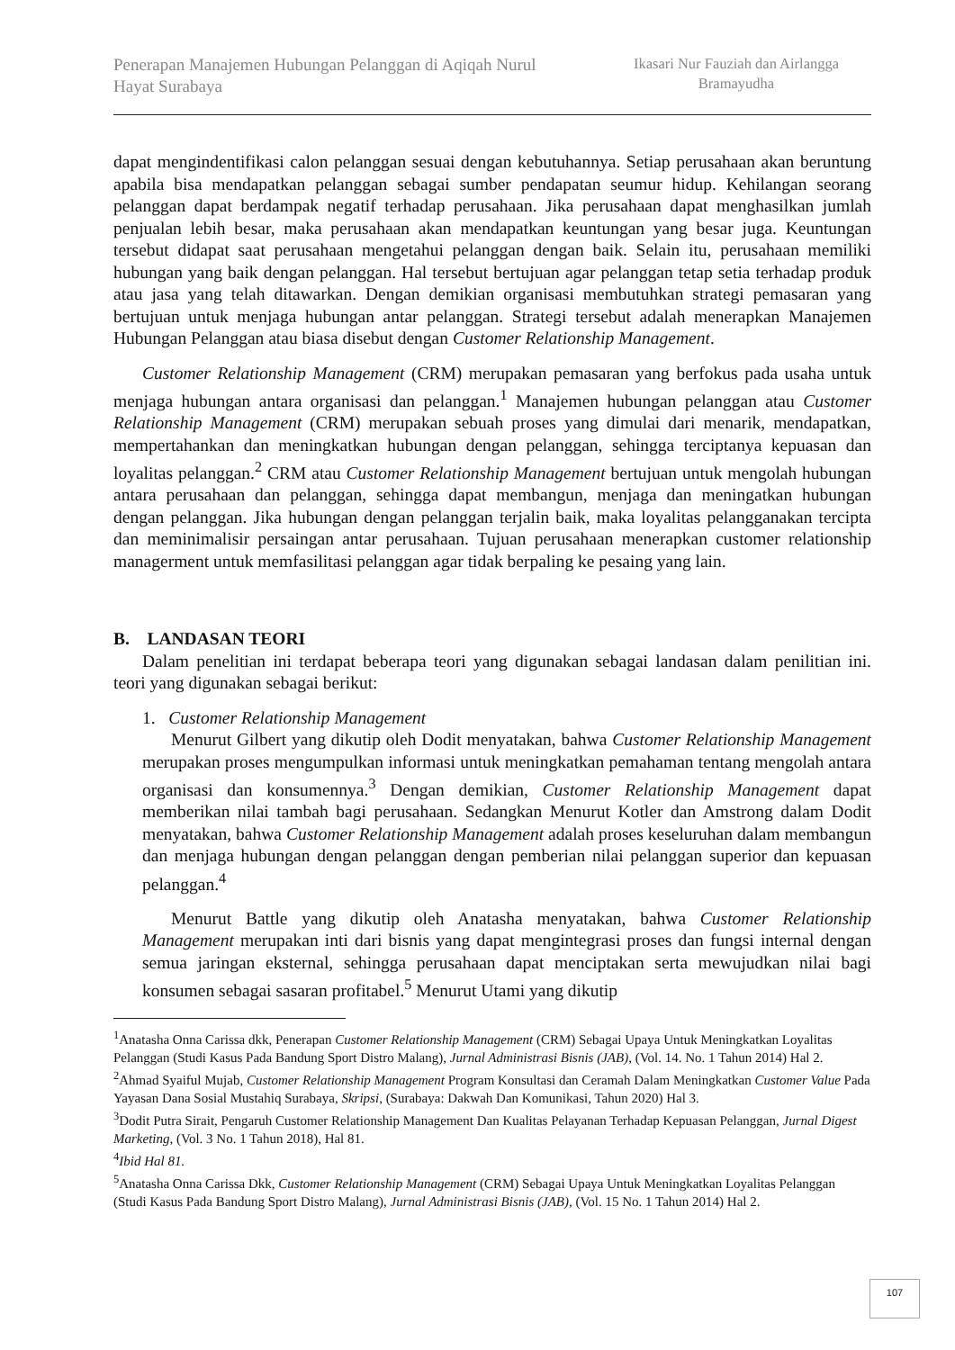Penerapan Manajemen Hubungan Pelanggan di Aqiqah Nurul Hayat Surabaya
Ikasari Nur Fauziah dan Airlangga Bramayudha
dapat mengindentifikasi calon pelanggan sesuai dengan kebutuhannya. Setiap perusahaan akan beruntung apabila bisa mendapatkan pelanggan sebagai sumber pendapatan seumur hidup. Kehilangan seorang pelanggan dapat berdampak negatif terhadap perusahaan. Jika perusahaan dapat menghasilkan jumlah penjualan lebih besar, maka perusahaan akan mendapatkan keuntungan yang besar juga. Keuntungan tersebut didapat saat perusahaan mengetahui pelanggan dengan baik. Selain itu, perusahaan memiliki hubungan yang baik dengan pelanggan. Hal tersebut bertujuan agar pelanggan tetap setia terhadap produk atau jasa yang telah ditawarkan. Dengan demikian organisasi membutuhkan strategi pemasaran yang bertujuan untuk menjaga hubungan antar pelanggan. Strategi tersebut adalah menerapkan Manajemen Hubungan Pelanggan atau biasa disebut dengan Customer Relationship Management.
Customer Relationship Management (CRM) merupakan pemasaran yang berfokus pada usaha untuk menjaga hubungan antara organisasi dan pelanggan.<sup>1</sup> Manajemen hubungan pelanggan atau Customer Relationship Management (CRM) merupakan sebuah proses yang dimulai dari menarik, mendapatkan, mempertahankan dan meningkatkan hubungan dengan pelanggan, sehingga terciptanya kepuasan dan loyalitas pelanggan.<sup>2</sup> CRM atau Customer Relationship Management bertujuan untuk mengolah hubungan antara perusahaan dan pelanggan, sehingga dapat membangun, menjaga dan meningatkan hubungan dengan pelanggan. Jika hubungan dengan pelanggan terjalin baik, maka loyalitas pelangganakan tercipta dan meminimalisir persaingan antar perusahaan. Tujuan perusahaan menerapkan customer relationship managerment untuk memfasilitasi pelanggan agar tidak berpaling ke pesaing yang lain.
B. LANDASAN TEORI
Dalam penelitian ini terdapat beberapa teori yang digunakan sebagai landasan dalam penilitian ini. teori yang digunakan sebagai berikut:
1. Customer Relationship Management
Menurut Gilbert yang dikutip oleh Dodit menyatakan, bahwa Customer Relationship Management merupakan proses mengumpulkan informasi untuk meningkatkan pemahaman tentang mengolah antara organisasi dan konsumennya.<sup>3</sup> Dengan demikian, Customer Relationship Management dapat memberikan nilai tambah bagi perusahaan. Sedangkan Menurut Kotler dan Amstrong dalam Dodit menyatakan, bahwa Customer Relationship Management adalah proses keseluruhan dalam membangun dan menjaga hubungan dengan pelanggan dengan pemberian nilai pelanggan superior dan kepuasan pelanggan.<sup>4</sup>
Menurut Battle yang dikutip oleh Anatasha menyatakan, bahwa Customer Relationship Management merupakan inti dari bisnis yang dapat mengintegrasi proses dan fungsi internal dengan semua jaringan eksternal, sehingga perusahaan dapat menciptakan serta mewujudkan nilai bagi konsumen sebagai sasaran profitabel.<sup>5</sup> Menurut Utami yang dikutip
<sup>1</sup> Anatasha Onna Carissa dkk, Penerapan Customer Relationship Management (CRM) Sebagai Upaya Untuk Meningkatkan Loyalitas Pelanggan (Studi Kasus Pada Bandung Sport Distro Malang), Jurnal Administrasi Bisnis (JAB), (Vol. 14. No. 1 Tahun 2014) Hal 2.
<sup>2</sup> Ahmad Syaiful Mujab, Customer Relationship Management Program Konsultasi dan Ceramah Dalam Meningkatkan Customer Value Pada Yayasan Dana Sosial Mustahiq Surabaya, Skripsi, (Surabaya: Dakwah Dan Komunikasi, Tahun 2020) Hal 3.
<sup>3</sup> Dodit Putra Sirait, Pengaruh Customer Relationship Management Dan Kualitas Pelayanan Terhadap Kepuasan Pelanggan, Jurnal Digest Marketing, (Vol. 3 No. 1 Tahun 2018), Hal 81.
<sup>4</sup> Ibid Hal 81.
<sup>5</sup> Anatasha Onna Carissa Dkk, Customer Relationship Management (CRM) Sebagai Upaya Untuk Meningkatkan Loyalitas Pelanggan (Studi Kasus Pada Bandung Sport Distro Malang), Jurnal Administrasi Bisnis (JAB), (Vol. 15 No. 1 Tahun 2014) Hal 2.
107